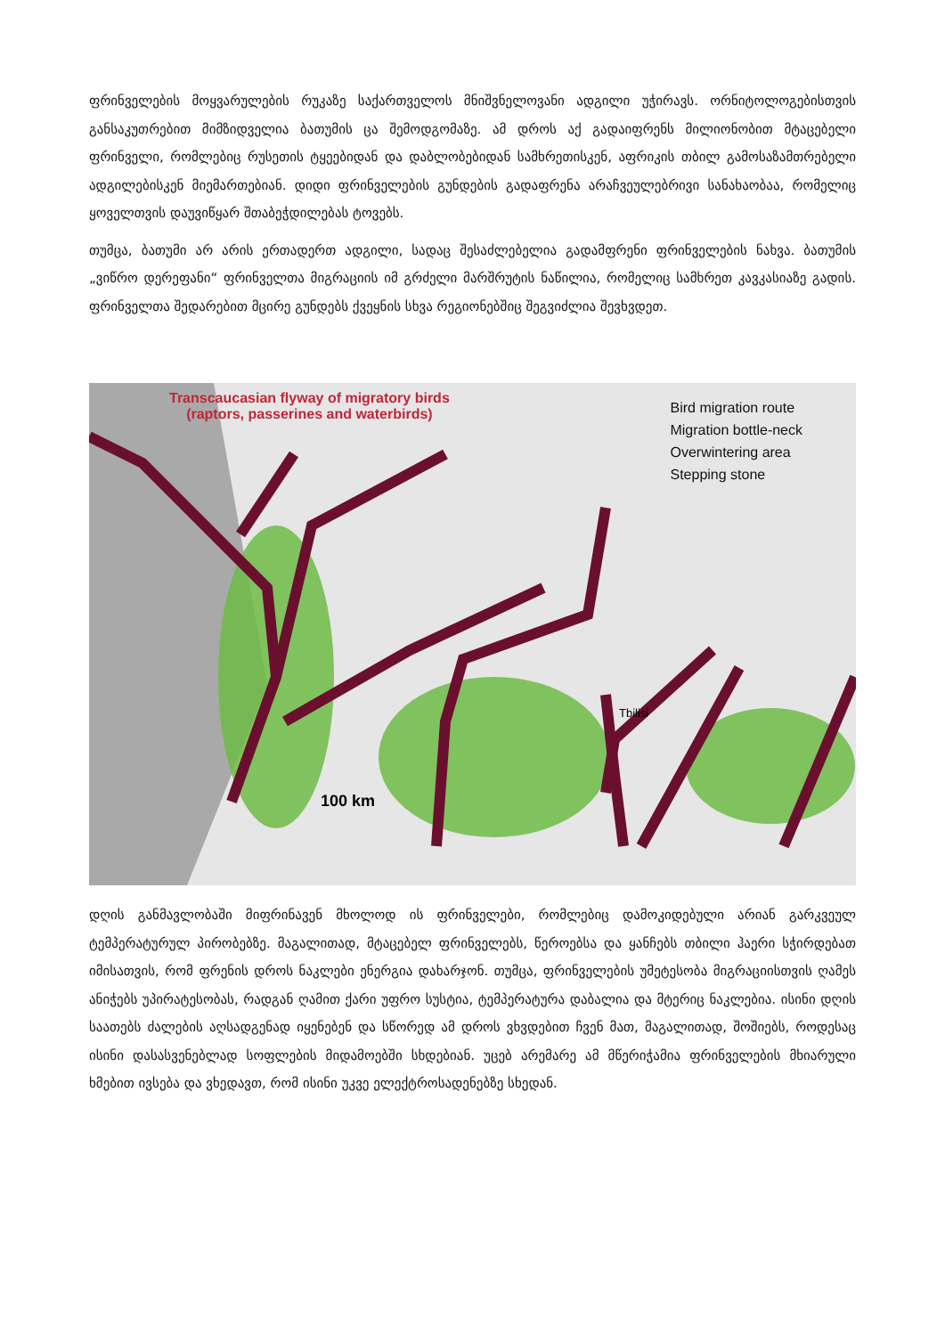ფრინველების მოყვარულების რუკაზე საქართველოს მნიშვნელოვანი ადგილი უჭირავს. ორნიტოლოგებისთვის განსაკუთრებით მიმზიდველია ბათუმის ცა შემოდგომაზე. ამ დროს აქ გადაიფრენს მილიონობით მტაცებელი ფრინველი, რომლებიც რუსეთის ტყეებიდან და დაბლობებიდან სამხრეთისკენ, აფრიკის თბილ გამოსაზამთრებელი ადგილებისკენ მიემართებიან. დიდი ფრინველების გუნდების გადაფრენა არაჩვეულებრივი სანახაობაა, რომელიც ყოველთვის დაუვიწყარ შთაბეჭდილებას ტოვებს.
თუმცა, ბათუმი არ არის ერთადერთ ადგილი, სადაც შესაძლებელია გადამფრენი ფრინველების ნახვა. ბათუმის „ვიწრო დერეფანი“ ფრინველთა მიგრაციის იმ გრძელი მარშრუტის ნაწილია, რომელიც სამხრეთ კავკასიაზე გადის. ფრინველთა შედარებით მცირე გუნდებს ქვეყნის სხვა რეგიონებშიც შეგვიძლია შევხვდეთ.
100 km
Tbilisi
Transcaucasian flyway of migratory birds
(raptors, passerines and waterbirds)
Bird migration route
Migration bottle-neck
Overwintering area
Stepping stone
დღის განმავლობაში მიფრინავენ მხოლოდ ის ფრინველები, რომლებიც დამოკიდებული არიან გარკვეულ ტემპერატურულ პირობებზე. მაგალითად, მტაცებელ ფრინველებს, წეროებსა და ყანჩებს თბილი ჰაერი სჭირდებათ იმისათვის, რომ ფრენის დროს ნაკლები ენერგია დახარჯონ. თუმცა, ფრინველების უმეტესობა მიგრაციისთვის ღამეს ანიჭებს უპირატესობას, რადგან ღამით ქარი უფრო სუსტია, ტემპერატურა დაბალია და მტერიც ნაკლებია. ისინი დღის საათებს ძალების აღსადგენად იყენებენ და სწორედ ამ დროს ვხვდებით ჩვენ მათ, მაგალითად, შოშიებს, როდესაც ისინი დასასვენებლად სოფლების მიდამოებში სხდებიან. უცებ არემარე ამ მწერიჭამია ფრინველების მხიარული ხმებით ივსება და ვხედავთ, რომ ისინი უკვე ელექტროსადენებზე სხედან.